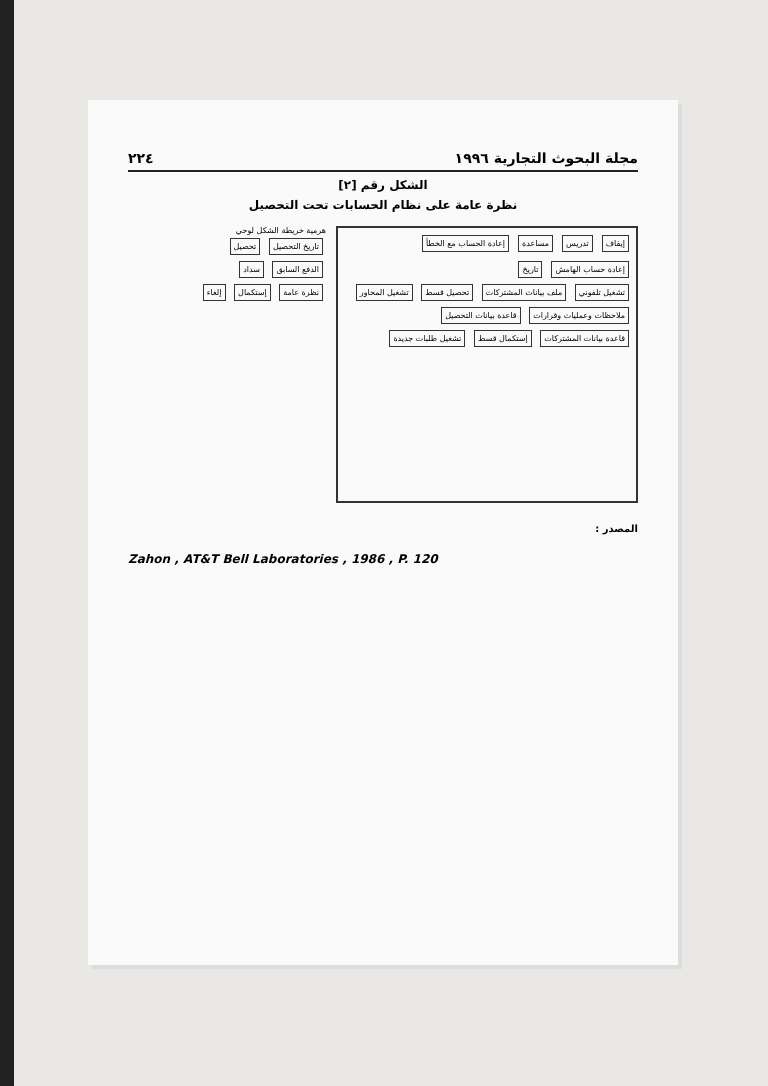مجلة البحوث التجارية ١٩٩٦ ٢٢٤
الشكل رقم [٢]
نظرة عامة على نظام الحسابات تحت التحصيل
إيقاف تدريس مساعدة إعادة الحساب مع الخطأ إعادة حساب الهامش تاريخ
تشغيل تلفوني ملف بيانات المشتركات تحصيل قسط تشغيل المحاور ملاحظات وعمليات وقرارات قاعدة بيانات التحصيل قاعدة بيانات المشتركات إستكمال قسط تشغيل طلبات جديدة
هرمية خريطة الشكل لوحي
تاريخ التحصيل تحصيل الدفع السابق سداد نظرة عامة إستكمال إلغاء
المصدر :
Zahon , AT&T Bell Laboratories , 1986 , P. 120